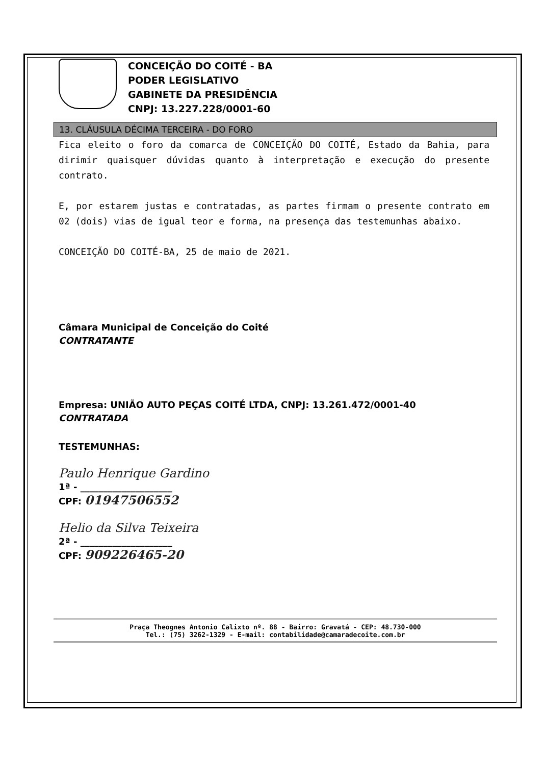CONCEIÇÃO DO COITÉ - BA
PODER LEGISLATIVO
GABINETE DA PRESIDÊNCIA
CNPJ: 13.227.228/0001-60
13. CLÁUSULA DÉCIMA TERCEIRA - DO FORO
Fica eleito o foro da comarca de CONCEIÇÃO DO COITÉ, Estado da Bahia, para dirimir quaisquer dúvidas quanto à interpretação e execução do presente contrato.
E, por estarem justas e contratadas, as partes firmam o presente contrato em 02 (dois) vias de igual teor e forma, na presença das testemunhas abaixo.
CONCEIÇÃO DO COITÉ-BA, 25 de maio de 2021.
Câmara Municipal de Conceição do Coité
CONTRATANTE
Empresa: UNIÃO AUTO PEÇAS COITÉ LTDA, CNPJ: 13.261.472/0001-40
CONTRATADA
TESTEMUNHAS:
Paulo Henrique Gardino
1ª - ____________________
CPF: 01947506552
Helio da Silva Teixeira
2ª - ____________________
CPF: 909226465-20
Praça Theognes Antonio Calixto nº. 88 - Bairro: Gravatá - CEP: 48.730-000
Tel.: (75) 3262-1329 - E-mail: contabilidade@camaradecoite.com.br